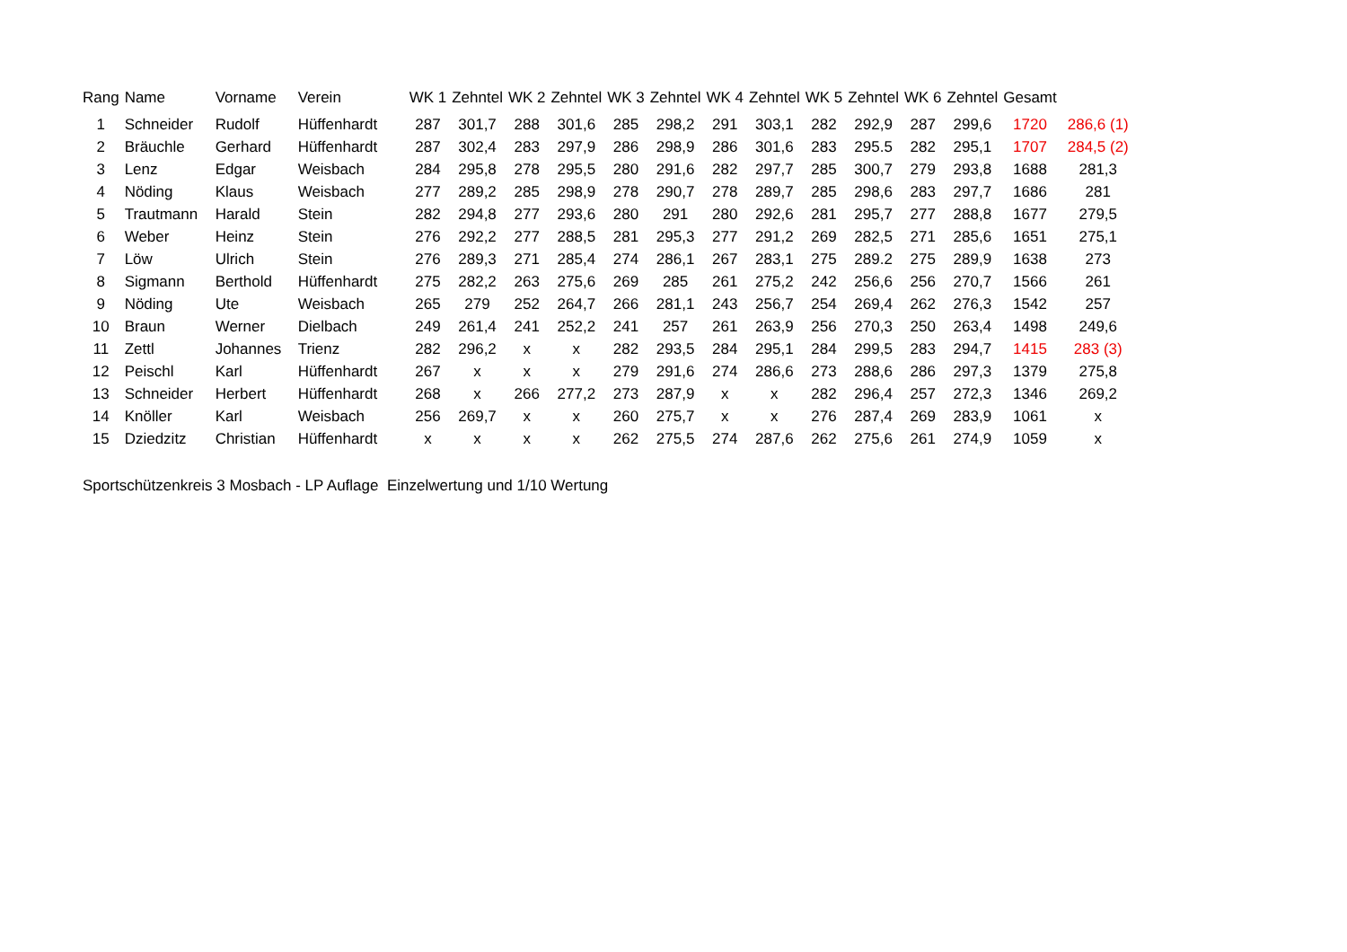| Rang | Name | Vorname | Verein | WK 1 | Zehntel | WK 2 | Zehntel | WK 3 | Zehntel | WK 4 | Zehntel | WK 5 | Zehntel | WK 6 | Zehntel | Gesamt | |
| --- | --- | --- | --- | --- | --- | --- | --- | --- | --- | --- | --- | --- | --- | --- | --- | --- | --- |
| 1 | Schneider | Rudolf | Hüffenhardt | 287 | 301,7 | 288 | 301,6 | 285 | 298,2 | 291 | 303,1 | 282 | 292,9 | 287 | 299,6 | 1720 | 286,6 (1) |
| 2 | Bräuchle | Gerhard | Hüffenhardt | 287 | 302,4 | 283 | 297,9 | 286 | 298,9 | 286 | 301,6 | 283 | 295.5 | 282 | 295,1 | 1707 | 284,5 (2) |
| 3 | Lenz | Edgar | Weisbach | 284 | 295,8 | 278 | 295,5 | 280 | 291,6 | 282 | 297,7 | 285 | 300,7 | 279 | 293,8 | 1688 | 281,3 |
| 4 | Nöding | Klaus | Weisbach | 277 | 289,2 | 285 | 298,9 | 278 | 290,7 | 278 | 289,7 | 285 | 298,6 | 283 | 297,7 | 1686 | 281 |
| 5 | Trautmann | Harald | Stein | 282 | 294,8 | 277 | 293,6 | 280 | 291 | 280 | 292,6 | 281 | 295,7 | 277 | 288,8 | 1677 | 279,5 |
| 6 | Weber | Heinz | Stein | 276 | 292,2 | 277 | 288,5 | 281 | 295,3 | 277 | 291,2 | 269 | 282,5 | 271 | 285,6 | 1651 | 275,1 |
| 7 | Löw | Ulrich | Stein | 276 | 289,3 | 271 | 285,4 | 274 | 286,1 | 267 | 283,1 | 275 | 289.2 | 275 | 289,9 | 1638 | 273 |
| 8 | Sigmann | Berthold | Hüffenhardt | 275 | 282,2 | 263 | 275,6 | 269 | 285 | 261 | 275,2 | 242 | 256,6 | 256 | 270,7 | 1566 | 261 |
| 9 | Nöding | Ute | Weisbach | 265 | 279 | 252 | 264,7 | 266 | 281,1 | 243 | 256,7 | 254 | 269,4 | 262 | 276,3 | 1542 | 257 |
| 10 | Braun | Werner | Dielbach | 249 | 261,4 | 241 | 252,2 | 241 | 257 | 261 | 263,9 | 256 | 270,3 | 250 | 263,4 | 1498 | 249,6 |
| 11 | Zettl | Johannes | Trienz | 282 | 296,2 | x | x | 282 | 293,5 | 284 | 295,1 | 284 | 299,5 | 283 | 294,7 | 1415 | 283 (3) |
| 12 | Peischl | Karl | Hüffenhardt | 267 | x | x | x | 279 | 291,6 | 274 | 286,6 | 273 | 288,6 | 286 | 297,3 | 1379 | 275,8 |
| 13 | Schneider | Herbert | Hüffenhardt | 268 | x | 266 | 277,2 | 273 | 287,9 | x | x | 282 | 296,4 | 257 | 272,3 | 1346 | 269,2 |
| 14 | Knöller | Karl | Weisbach | 256 | 269,7 | x | x | 260 | 275,7 | x | x | 276 | 287,4 | 269 | 283,9 | 1061 | x |
| 15 | Dziedzitz | Christian | Hüffenhardt | x | x | x | x | 262 | 275,5 | 274 | 287,6 | 262 | 275,6 | 261 | 274,9 | 1059 | x |
Sportschützenkreis 3 Mosbach - LP Auflage Einzelwertung und 1/10 Wertung